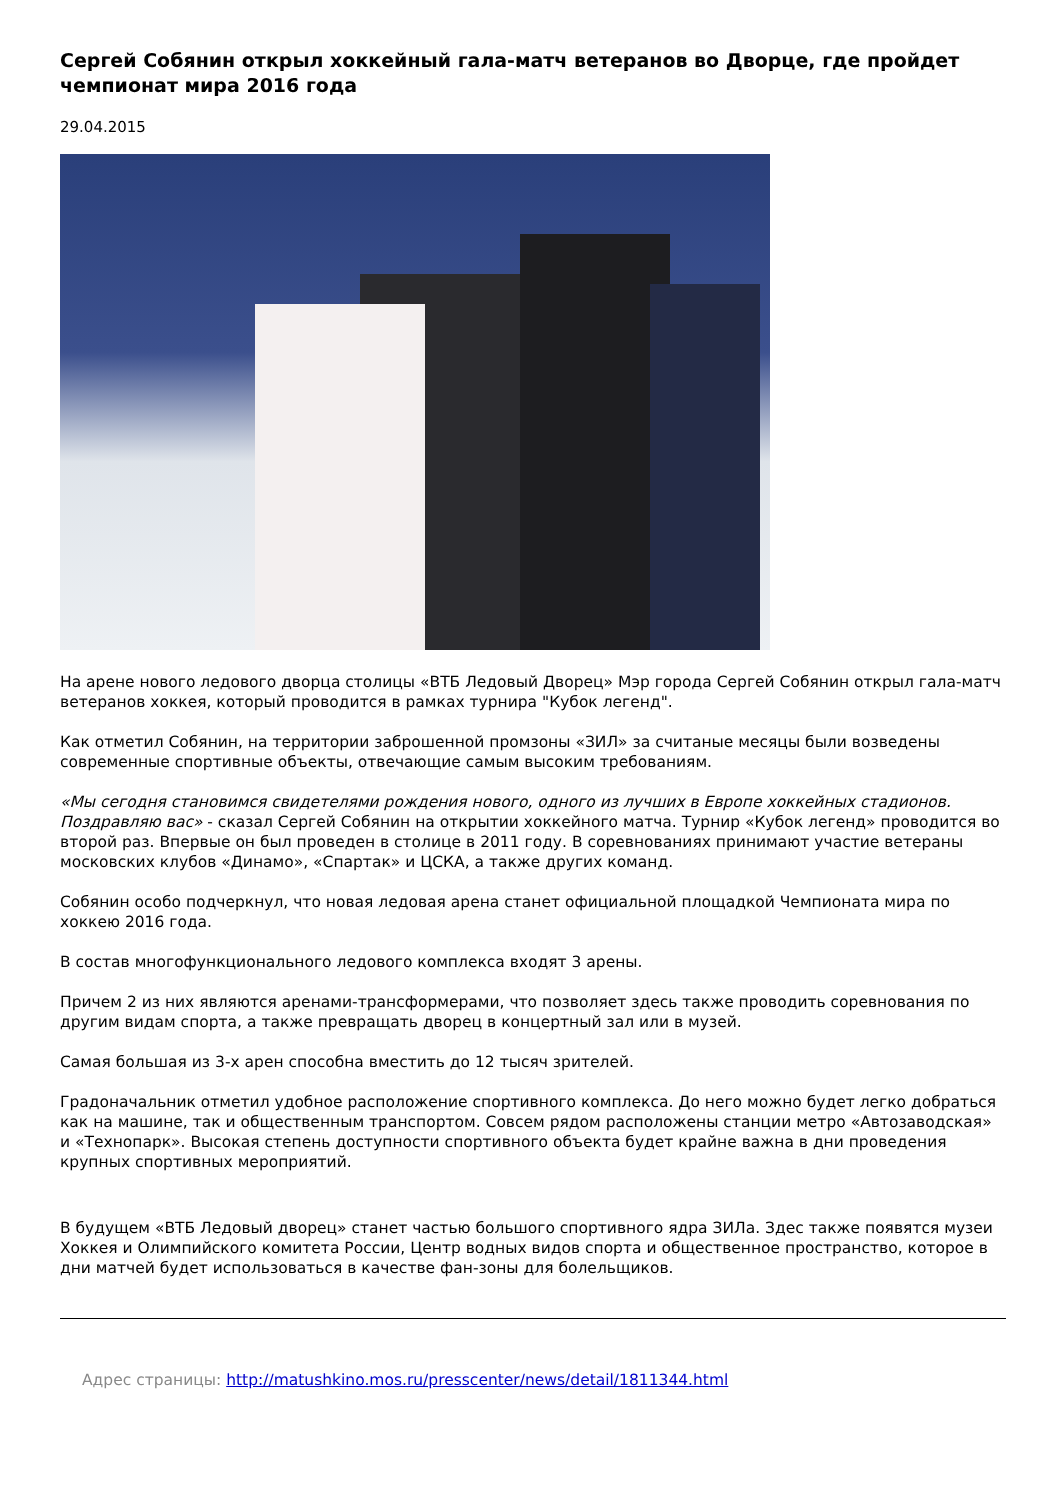Сергей Собянин открыл хоккейный гала-матч ветеранов во Дворце, где пройдет чемпионат мира 2016 года
29.04.2015
На арене нового ледового дворца столицы «ВТБ Ледовый Дворец» Мэр города Сергей Собянин открыл гала-матч ветеранов хоккея, который проводится в рамках турнира "Кубок легенд".
Как отметил Собянин, на территории заброшенной промзоны «ЗИЛ» за считаные месяцы были возведены современные спортивные объекты, отвечающие самым высоким требованиям.
«Мы сегодня становимся свидетелями рождения нового, одного из лучших в Европе хоккейных стадионов. Поздравляю вас» - сказал Сергей Собянин на открытии хоккейного матча. Турнир «Кубок легенд» проводится во второй раз. Впервые он был проведен в столице в 2011 году. В соревнованиях принимают участие ветераны московских клубов «Динамо», «Спартак» и ЦСКА, а также других команд.
Собянин особо подчеркнул, что новая ледовая арена станет официальной площадкой Чемпионата мира по хоккею 2016 года.
В состав многофункционального ледового комплекса входят 3 арены.
Причем 2 из них являются аренами-трансформерами, что позволяет здесь также проводить соревнования по другим видам спорта, а также превращать дворец в концертный зал или в музей.
Самая большая из 3-х арен способна вместить до 12 тысяч зрителей.
Градоначальник отметил удобное расположение спортивного комплекса. До него можно будет легко добраться как на машине, так и общественным транспортом. Совсем рядом расположены станции метро «Автозаводская» и «Технопарк». Высокая степень доступности спортивного объекта будет крайне важна в дни проведения крупных спортивных мероприятий.
В будущем «ВТБ Ледовый дворец» станет частью большого спортивного ядра ЗИЛа. Здес также появятся музеи Хоккея и Олимпийского комитета России, Центр водных видов спорта и общественное пространство, которое в дни матчей будет использоваться в качестве фан-зоны для болельщиков.
Адрес страницы: http://matushkino.mos.ru/presscenter/news/detail/1811344.html